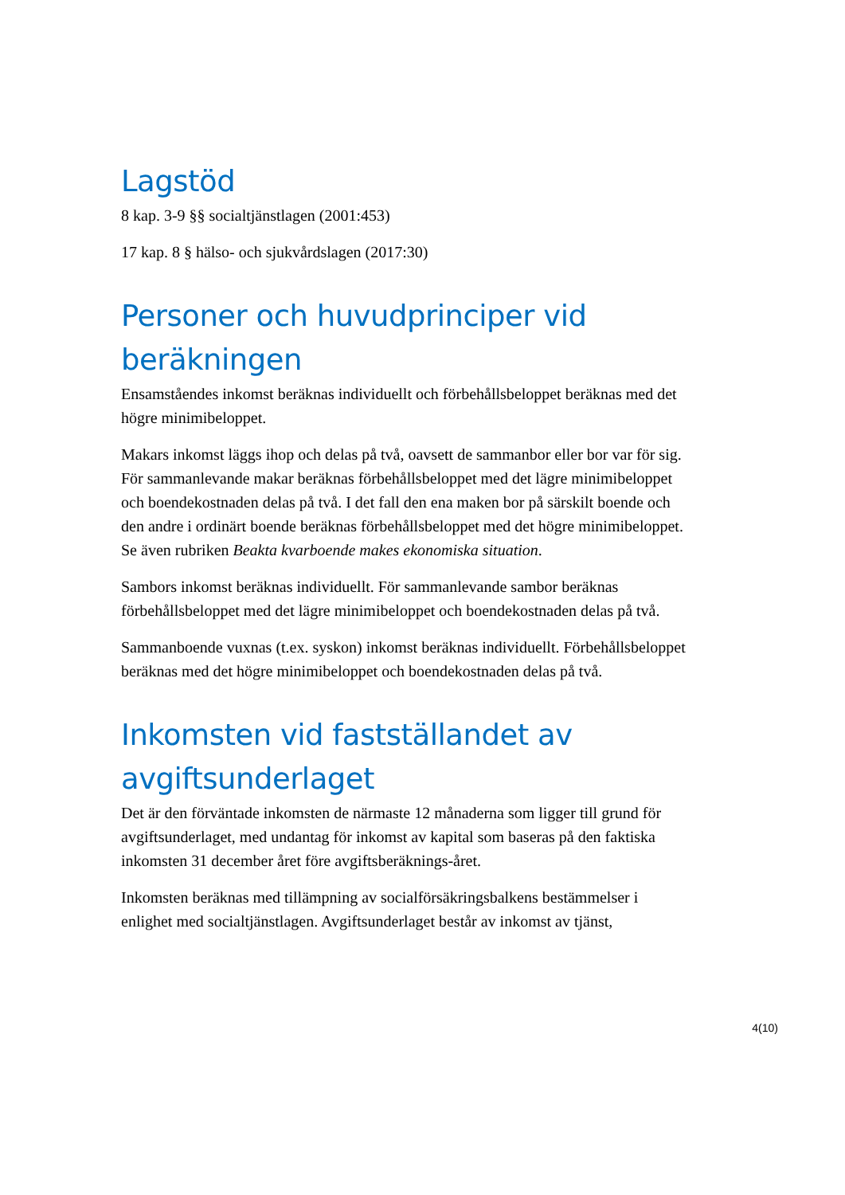Lagstöd
8 kap. 3-9 §§ socialtjänstlagen (2001:453)
17 kap. 8 § hälso- och sjukvårdslagen (2017:30)
Personer och huvudprinciper vid beräkningen
Ensamståendes inkomst beräknas individuellt och förbehållsbeloppet beräknas med det högre minimibeloppet.
Makars inkomst läggs ihop och delas på två, oavsett de sammanbor eller bor var för sig. För sammanlevande makar beräknas förbehållsbeloppet med det lägre minimibeloppet och boendekostnaden delas på två. I det fall den ena maken bor på särskilt boende och den andre i ordinärt boende beräknas förbehållsbeloppet med det högre minimibeloppet. Se även rubriken Beakta kvarboende makes ekonomiska situation.
Sambors inkomst beräknas individuellt. För sammanlevande sambor beräknas förbehållsbeloppet med det lägre minimibeloppet och boendekostnaden delas på två.
Sammanboende vuxnas (t.ex. syskon) inkomst beräknas individuellt. Förbehållsbeloppet beräknas med det högre minimibeloppet och boendekostnaden delas på två.
Inkomsten vid fastställandet av avgiftsunderlaget
Det är den förväntade inkomsten de närmaste 12 månaderna som ligger till grund för avgiftsunderlaget, med undantag för inkomst av kapital som baseras på den faktiska inkomsten 31 december året före avgiftsberäknings-året.
Inkomsten beräknas med tillämpning av socialförsäkringsbalkens bestämmelser i enlighet med socialtjänstlagen. Avgiftsunderlaget består av inkomst av tjänst,
4(10)